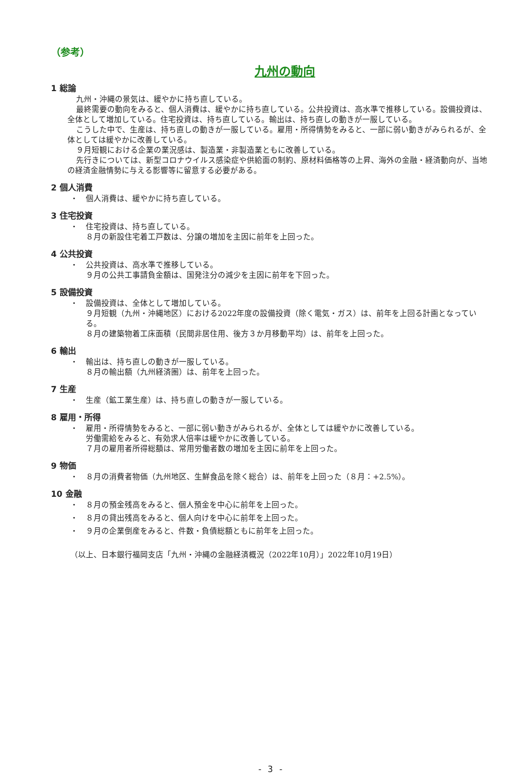（参考）
九州の動向
1 総論
九州・沖縄の景気は、緩やかに持ち直している。
最終需要の動向をみると、個人消費は、緩やかに持ち直している。公共投資は、高水準で推移している。設備投資は、全体として増加している。住宅投資は、持ち直している。輸出は、持ち直しの動きが一服している。
こうした中で、生産は、持ち直しの動きが一服している。雇用・所得情勢をみると、一部に弱い動きがみられるが、全体としては緩やかに改善している。
９月短観における企業の業況感は、製造業・非製造業ともに改善している。
先行きについては、新型コロナウイルス感染症や供給面の制約、原材料価格等の上昇、海外の金融・経済動向が、当地の経済金融情勢に与える影響等に留意する必要がある。
2 個人消費
・ 個人消費は、緩やかに持ち直している。
3 住宅投資
・ 住宅投資は、持ち直している。
８月の新設住宅着工戸数は、分譲の増加を主因に前年を上回った。
4 公共投資
・ 公共投資は、高水準で推移している。
９月の公共工事請負金額は、国発注分の減少を主因に前年を下回った。
5 設備投資
・ 設備投資は、全体として増加している。
９月短観（九州・沖縄地区）における2022年度の設備投資（除く電気・ガス）は、前年を上回る計画となっている。
８月の建築物着工床面積（民間非居住用、後方３か月移動平均）は、前年を上回った。
6 輸出
・ 輸出は、持ち直しの動きが一服している。
８月の輸出額（九州経済圏）は、前年を上回った。
7 生産
・ 生産（鉱工業生産）は、持ち直しの動きが一服している。
8 雇用・所得
・ 雇用・所得情勢をみると、一部に弱い動きがみられるが、全体としては緩やかに改善している。
労働需給をみると、有効求人倍率は緩やかに改善している。
７月の雇用者所得総額は、常用労働者数の増加を主因に前年を上回った。
9 物価
・ ８月の消費者物価（九州地区、生鮮食品を除く総合）は、前年を上回った（８月：+2.5%）。
10 金融
・ ８月の預金残高をみると、個人預金を中心に前年を上回った。
・ ８月の貸出残高をみると、個人向けを中心に前年を上回った。
・ ９月の企業倒産をみると、件数・負債総額ともに前年を上回った。
（以上、日本銀行福岡支店「九州・沖縄の金融経済概況（2022年10月）」2022年10月19日）
- 3 -